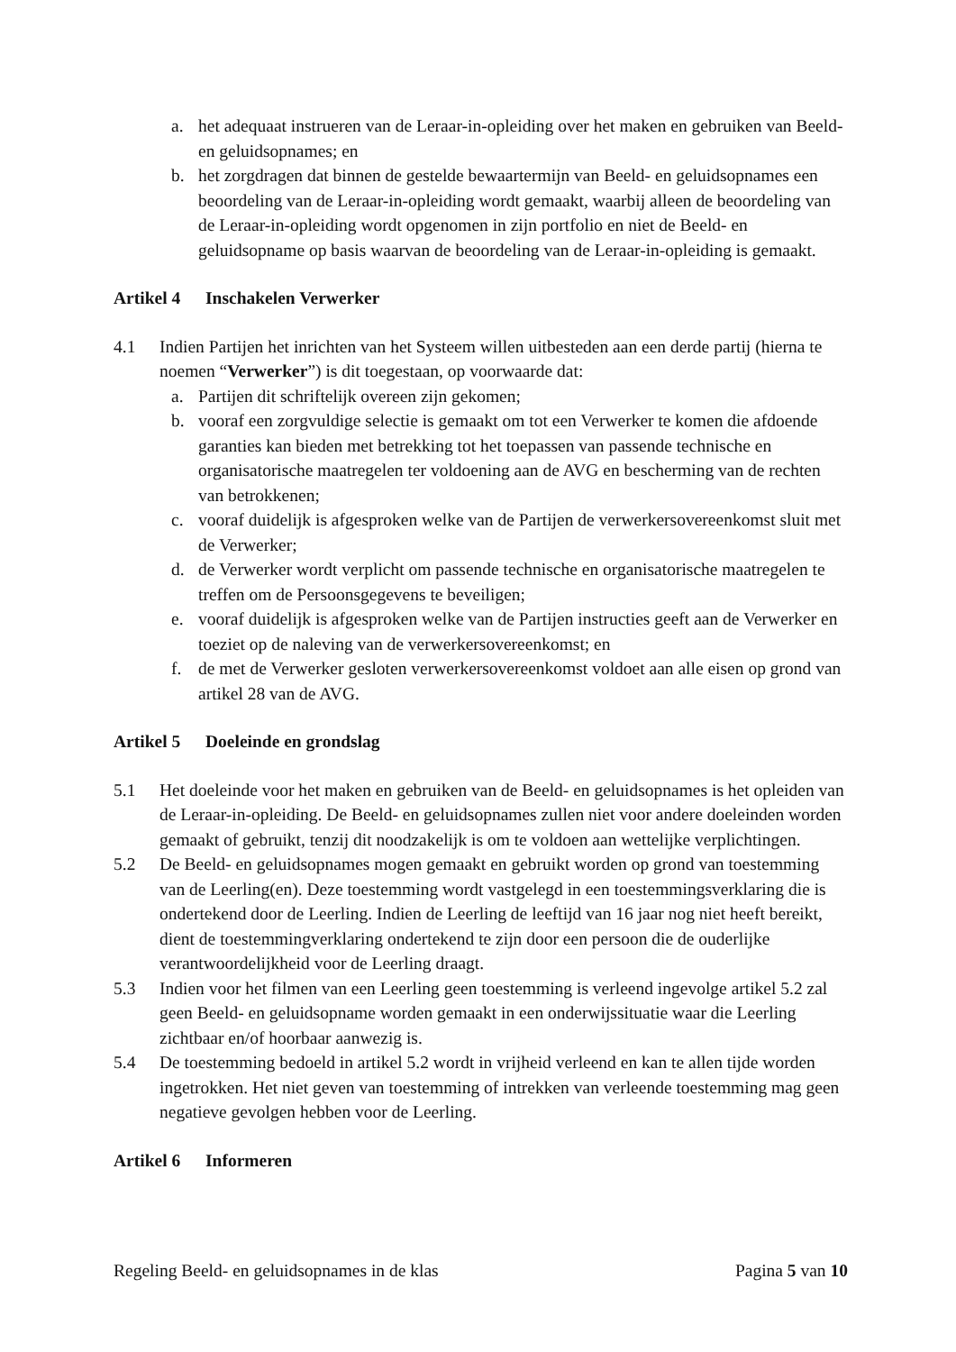a. het adequaat instrueren van de Leraar-in-opleiding over het maken en gebruiken van Beeld- en geluidsopnames; en
b. het zorgdragen dat binnen de gestelde bewaartermijn van Beeld- en geluidsopnames een beoordeling van de Leraar-in-opleiding wordt gemaakt, waarbij alleen de beoordeling van de Leraar-in-opleiding wordt opgenomen in zijn portfolio en niet de Beeld- en geluidsopname op basis waarvan de beoordeling van de Leraar-in-opleiding is gemaakt.
Artikel 4 Inschakelen Verwerker
4.1 Indien Partijen het inrichten van het Systeem willen uitbesteden aan een derde partij (hierna te noemen “Verwerker”) is dit toegestaan, op voorwaarde dat:
a. Partijen dit schriftelijk overeen zijn gekomen;
b. vooraf een zorgvuldige selectie is gemaakt om tot een Verwerker te komen die afdoende garanties kan bieden met betrekking tot het toepassen van passende technische en organisatorische maatregelen ter voldoening aan de AVG en bescherming van de rechten van betrokkenen;
c. vooraf duidelijk is afgesproken welke van de Partijen de verwerkersovereenkomst sluit met de Verwerker;
d. de Verwerker wordt verplicht om passende technische en organisatorische maatregelen te treffen om de Persoonsgegevens te beveiligen;
e. vooraf duidelijk is afgesproken welke van de Partijen instructies geeft aan de Verwerker en toeziet op de naleving van de verwerkersovereenkomst; en
f. de met de Verwerker gesloten verwerkersovereenkomst voldoet aan alle eisen op grond van artikel 28 van de AVG.
Artikel 5 Doeleinde en grondslag
5.1 Het doeleinde voor het maken en gebruiken van de Beeld- en geluidsopnames is het opleiden van de Leraar-in-opleiding. De Beeld- en geluidsopnames zullen niet voor andere doeleinden worden gemaakt of gebruikt, tenzij dit noodzakelijk is om te voldoen aan wettelijke verplichtingen.
5.2 De Beeld- en geluidsopnames mogen gemaakt en gebruikt worden op grond van toestemming van de Leerling(en). Deze toestemming wordt vastgelegd in een toestemmingsverklaring die is ondertekend door de Leerling. Indien de Leerling de leeftijd van 16 jaar nog niet heeft bereikt, dient de toestemmingverklaring ondertekend te zijn door een persoon die de ouderlijke verantwoordelijkheid voor de Leerling draagt.
5.3 Indien voor het filmen van een Leerling geen toestemming is verleend ingevolge artikel 5.2 zal geen Beeld- en geluidsopname worden gemaakt in een onderwijssituatie waar die Leerling zichtbaar en/of hoorbaar aanwezig is.
5.4 De toestemming bedoeld in artikel 5.2 wordt in vrijheid verleend en kan te allen tijde worden ingetrokken. Het niet geven van toestemming of intrekken van verleende toestemming mag geen negatieve gevolgen hebben voor de Leerling.
Artikel 6 Informeren
Regeling Beeld- en geluidsopnames in de klas Pagina 5 van 10